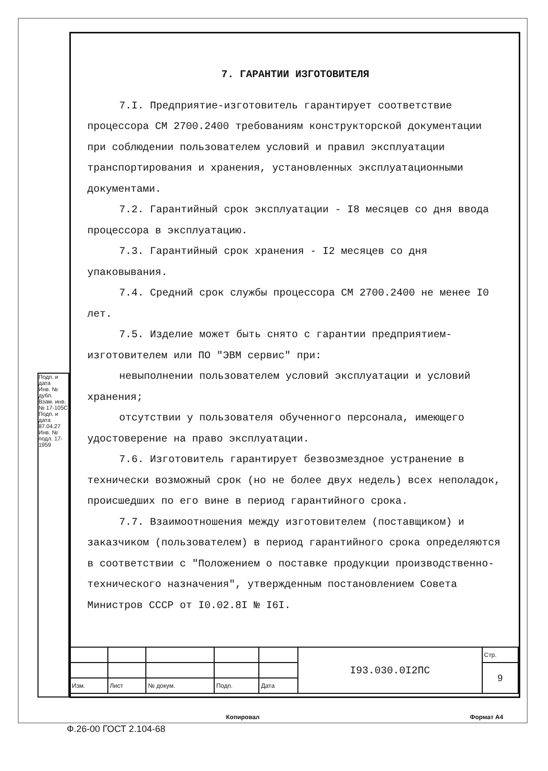Подп. и дата
Инв. № дубл.
Взам. инв. № 17-105С
Подп. и дата 87.04.27
Инв. № подл. 17-1959
7. ГАРАНТИИ ИЗГОТОВИТЕЛЯ
7.I. Предприятие-изготовитель гарантирует соответствие процессора СМ 2700.2400 требованиям конструкторской документации при соблюдении пользователем условий и правил эксплуатации транспортирования и хранения, установленных эксплуатационными документами.
7.2. Гарантийный срок эксплуатации - I8 месяцев со дня ввода процессора в эксплуатацию.
7.3. Гарантийный срок хранения - I2 месяцев со дня упаковывания.
7.4. Средний срок службы процессора СМ 2700.2400 не менее I0 лет.
7.5. Изделие может быть снято с гарантии предприятием-изготовителем или ПО "ЭВМ сервис" при:
невыполнении пользователем условий эксплуатации и условий хранения;
отсутствии у пользователя обученного персонала, имеющего удостоверение на право эксплуатации.
7.6. Изготовитель гарантирует безвозмездное устранение в технически возможный срок (но не более двух недель) всех неполадок, происшедших по его вине в период гарантийного срока.
7.7. Взаимоотношения между изготовителем (поставщиком) и заказчиком (пользователем) в период гарантийного срока определяются в соответствии с "Положением о поставке продукции производственно-технического назначения", утвержденным постановлением Совета Министров СССР от I0.02.8I № I6I.
| | | | | | I93.030.0I2ПС | Стр. |
| | | | | | | 9 |
| Изм. | Лист | № докум. | Подп. | Дата | | |
Копировал Формат А4
Ф.26-00 ГОСТ 2.104-68